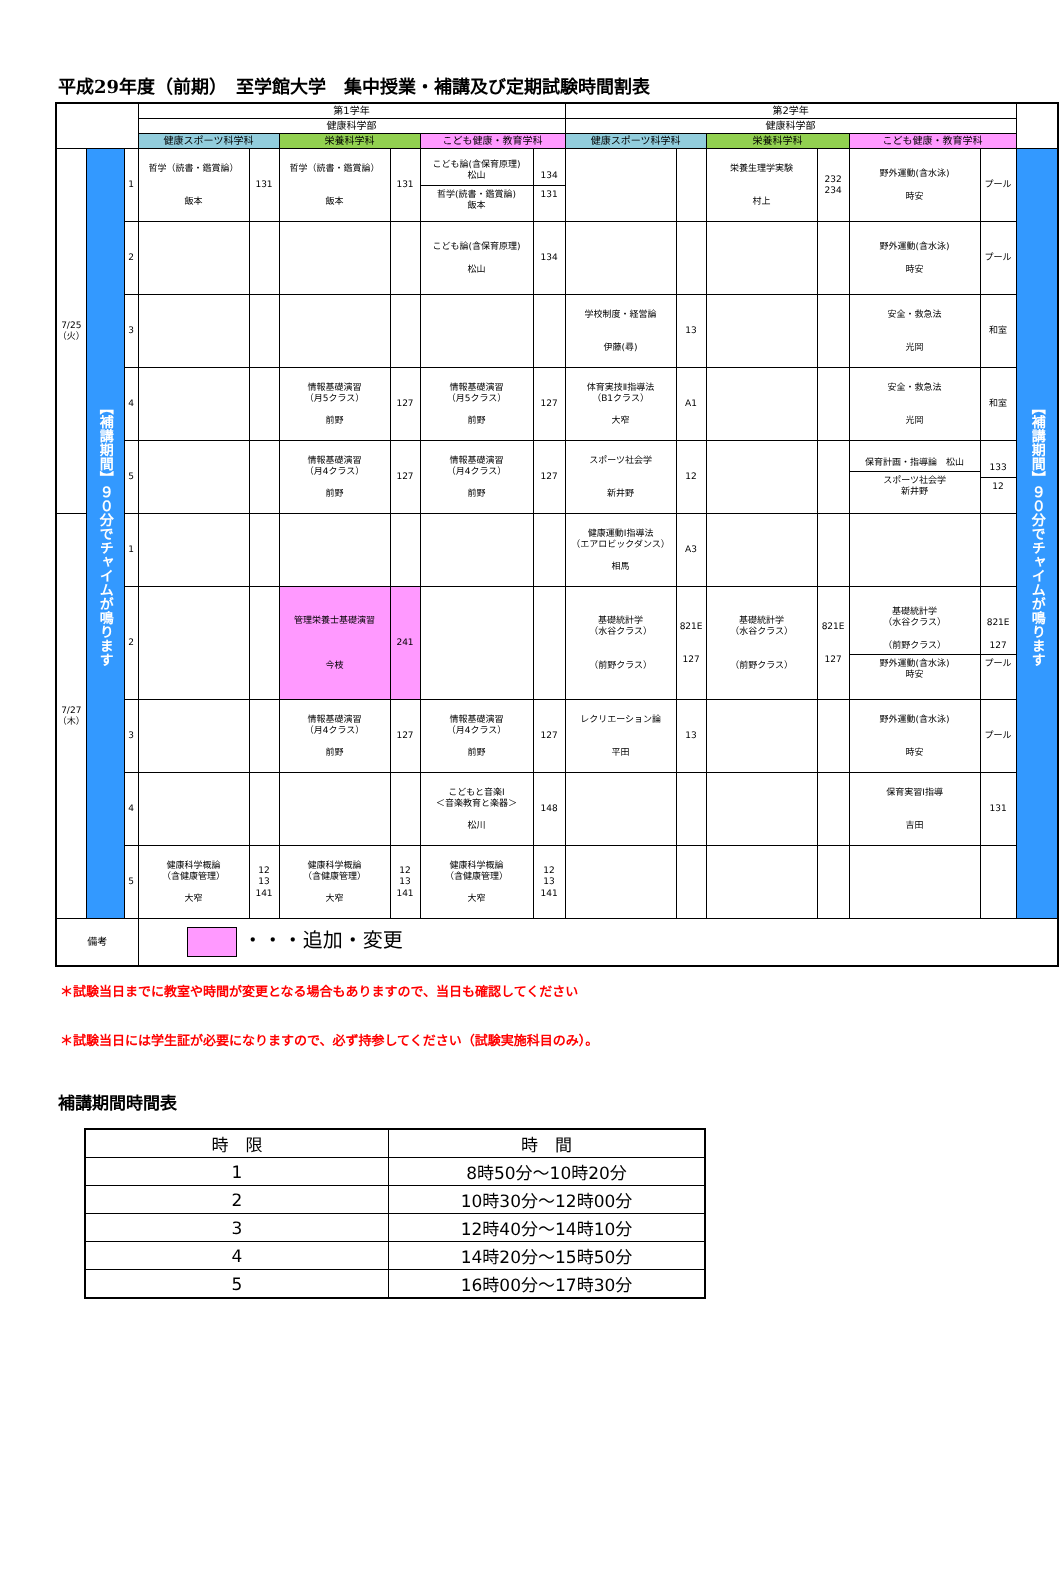平成29年度（前期）　至学館大学　集中授業・補講及び定期試験時間割表
| | | | 第1学年 | | | | | | 第2学年 | | | | | | |
| | | | 健康科学部 | | | | | | 健康科学部 | | | | | | |
| | | | 健康スポーツ科学科 | | 栄養科学科 | | こども健康・教育学科 | | 健康スポーツ科学科 | | 栄養科学科 | | こども健康・教育学科 | | |
| 7/25 （火） | 【補講期間】９０分でチャイムが鳴ります | 1 | 哲学（読書・鑑賞論） 飯本 | 131 | 哲学（読書・鑑賞論） 飯本 | 131 | こども論(含保育原理) 松山 哲学(読書・鑑賞論) 飯本 | 134 131 | | | 栄養生理学実験 村上 | 232 234 | 野外運動(含水泳) 時安 | プール | 【補講期間】９０分でチャイムが鳴ります |
| | | 2 | | | | | こども論(含保育原理) 松山 | 134 | | | | | 野外運動(含水泳) 時安 | プール | |
| | | 3 | | | | | | | 学校制度・経営論 伊藤(尋) | 13 | | | 安全・救急法 光岡 | 和室 | |
| | | 4 | | | 情報基礎演習 （月5クラス） 前野 | 127 | 情報基礎演習 （月5クラス） 前野 | 127 | 体育実技Ⅱ指導法 （B1クラス） 大窄 | A1 | | | 安全・救急法 光岡 | 和室 | |
| | | 5 | | | 情報基礎演習 （月4クラス） 前野 | 127 | 情報基礎演習 （月4クラス） 前野 | 127 | スポーツ社会学 新井野 | 12 | | | 保育計画・指導論 松山 スポーツ社会学 新井野 | 133 12 | |
| 7/27 （木） | | 1 | | | | | | | 健康運動Ⅰ指導法 （エアロビックダンス） 相馬 | A3 | | | | | |
| | | 2 | | | 管理栄養士基礎演習 今枝 | 241 | | | 基礎統計学 （水谷クラス） （前野クラス） | 821E 127 | 基礎統計学 （水谷クラス） （前野クラス） | 821E 127 | 基礎統計学 （水谷クラス） （前野クラス） 野外運動(含水泳) 時安 | 821E 127 プール | |
| | | 3 | | | 情報基礎演習 （月4クラス） 前野 | 127 | 情報基礎演習 （月4クラス） 前野 | 127 | レクリエーション論 平田 | 13 | | | 野外運動(含水泳) 時安 | プール | |
| | | 4 | | | | | こどもと音楽Ⅰ ＜音楽教育と楽器＞ 松川 | 148 | | | | | 保育実習Ⅰ指導 吉田 | 131 | |
| | | 5 | 健康科学概論 （含健康管理） 大窄 | 12 13 141 | 健康科学概論 （含健康管理） 大窄 | 12 13 141 | 健康科学概論 （含健康管理） 大窄 | 12 13 141 | | | | | | | |
| 備考 | | | ・・・追加・変更 | | | | | | | | | | | | |
＊試験当日までに教室や時間が変更となる場合もありますので、当日も確認してください
＊試験当日には学生証が必要になりますので、必ず持参してください（試験実施科目のみ）。
補講期間時間表
| 時 限 | 時 間 |
| --- | --- |
| 1 | 8時50分～10時20分 |
| 2 | 10時30分～12時00分 |
| 3 | 12時40分～14時10分 |
| 4 | 14時20分～15時50分 |
| 5 | 16時00分～17時30分 |